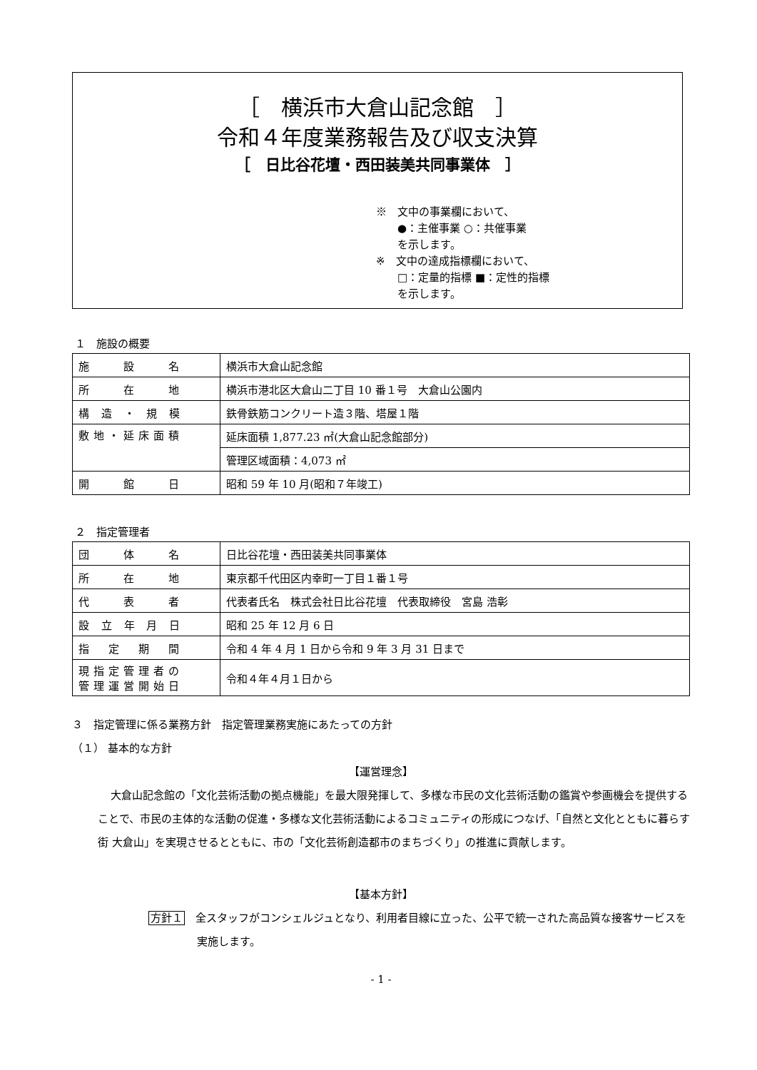［　横浜市大倉山記念館　］
令和４年度業務報告及び収支決算
［　日比谷花壇・西田装美共同事業体　］
※　文中の事業欄において、
　　●：主催事業 ○：共催事業
　　を示します。
※　文中の達成指標欄において、
　　□：定量的指標 ■：定性的指標
　　を示します。
１　施設の概要
| 施 設 名 | 横浜市大倉山記念館 |
| 所 在 地 | 横浜市港北区大倉山二丁目 10 番１号 大倉山公園内 |
| 構 造 ・ 規 模 | 鉄骨鉄筋コンクリート造３階、塔屋１階 |
| 敷地・延床面積 | 延床面積 1,877.23 ㎡(大倉山記念館部分) |
| | 管理区域面積：4,073 ㎡ |
| 開 館 日 | 昭和 59 年 10 月(昭和７年竣工) |
２　指定管理者
| 団 体 名 | 日比谷花壇・西田装美共同事業体 |
| 所 在 地 | 東京都千代田区内幸町一丁目１番１号 |
| 代 表 者 | 代表者氏名 株式会社日比谷花壇 代表取締役 宮島 浩彰 |
| 設 立 年 月 日 | 昭和 25 年 12 月 6 日 |
| 指 定 期 間 | 令和 4 年 4 月 1 日から令和 9 年 3 月 31 日まで |
| 現指定管理者の 管理運営開始日 | 令和４年４月１日から |
３　指定管理に係る業務方針　指定管理業務実施にあたっての方針
（１） 基本的な方針
【運営理念】
大倉山記念館の「文化芸術活動の拠点機能」を最大限発揮して、多様な市民の文化芸術活動の鑑賞や参画機会を提供することで、市民の主体的な活動の促進・多様な文化芸術活動によるコミュニティの形成につなげ、「自然と文化とともに暮らす街 大倉山」を実現させるとともに、市の「文化芸術創造都市のまちづくり」の推進に貢献します。
【基本方針】
方針１　全スタッフがコンシェルジュとなり、利用者目線に立った、公平で統一された高品質な接客サービスを実施します。
- 1 -